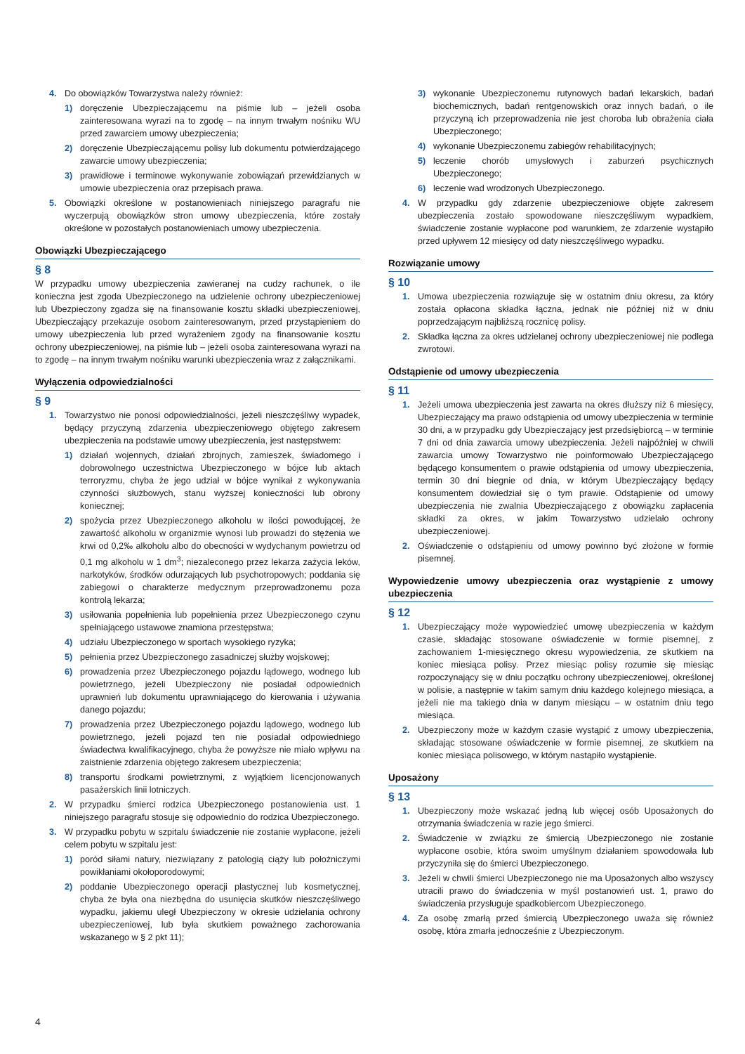4. Do obowiązków Towarzystwa należy również:
1) doręczenie Ubezpieczającemu na piśmie lub – jeżeli osoba zainteresowana wyrazi na to zgodę – na innym trwałym nośniku WU przed zawarciem umowy ubezpieczenia;
2) doręczenie Ubezpieczającemu polisy lub dokumentu potwierdzającego zawarcie umowy ubezpieczenia;
3) prawidłowe i terminowe wykonywanie zobowiązań przewidzianych w umowie ubezpieczenia oraz przepisach prawa.
5. Obowiązki określone w postanowieniach niniejszego paragrafu nie wyczerpują obowiązków stron umowy ubezpieczenia, które zostały określone w pozostałych postanowieniach umowy ubezpieczenia.
Obowiązki Ubezpieczającego
§ 8
W przypadku umowy ubezpieczenia zawieranej na cudzy rachunek, o ile konieczna jest zgoda Ubezpieczonego na udzielenie ochrony ubezpieczeniowej lub Ubezpieczony zgadza się na finansowanie kosztu składki ubezpieczeniowej, Ubezpieczający przekazuje osobom zainteresowanym, przed przystąpieniem do umowy ubezpieczenia lub przed wyrażeniem zgody na finansowanie kosztu ochrony ubezpieczeniowej, na piśmie lub – jeżeli osoba zainteresowana wyrazi na to zgodę – na innym trwałym nośniku warunki ubezpieczenia wraz z załącznikami.
Wyłączenia odpowiedzialności
§ 9
1. Towarzystwo nie ponosi odpowiedzialności, jeżeli nieszczęśliwy wypadek, będący przyczyną zdarzenia ubezpieczeniowego objętego zakresem ubezpieczenia na podstawie umowy ubezpieczenia, jest następstwem:
1) działań wojennych, działań zbrojnych, zamieszek, świadomego i dobrowolnego uczestnictwa Ubezpieczonego w bójce lub aktach terroryzmu, chyba że jego udział w bójce wynikał z wykonywania czynności służbowych, stanu wyższej konieczności lub obrony koniecznej;
2) spożycia przez Ubezpieczonego alkoholu w ilości powodującej, że zawartość alkoholu w organizmie wynosi lub prowadzi do stężenia we krwi od 0,2‰ alkoholu albo do obecności w wydychanym powietrzu od 0,1 mg alkoholu w 1 dm<sup>3</sup>; niezaleconego przez lekarza zażycia leków, narkotyków, środków odurzających lub psychotropowych; poddania się zabiegowi o charakterze medycznym przeprowadzonemu poza kontrolą lekarza;
3) usiłowania popełnienia lub popełnienia przez Ubezpieczonego czynu spełniającego ustawowe znamiona przestępstwa;
4) udziału Ubezpieczonego w sportach wysokiego ryzyka;
5) pełnienia przez Ubezpieczonego zasadniczej służby wojskowej;
6) prowadzenia przez Ubezpieczonego pojazdu lądowego, wodnego lub powietrznego, jeżeli Ubezpieczony nie posiadał odpowiednich uprawnień lub dokumentu uprawniającego do kierowania i używania danego pojazdu;
7) prowadzenia przez Ubezpieczonego pojazdu lądowego, wodnego lub powietrznego, jeżeli pojazd ten nie posiadał odpowiedniego świadectwa kwalifikacyjnego, chyba że powyższe nie miało wpływu na zaistnienie zdarzenia objętego zakresem ubezpieczenia;
8) transportu środkami powietrznymi, z wyjątkiem licencjonowanych pasażerskich linii lotniczych.
2. W przypadku śmierci rodzica Ubezpieczonego postanowienia ust. 1 niniejszego paragrafu stosuje się odpowiednio do rodzica Ubezpieczonego.
3. W przypadku pobytu w szpitalu świadczenie nie zostanie wypłacone, jeżeli celem pobytu w szpitalu jest:
1) poród siłami natury, niezwiązany z patologią ciąży lub położniczymi powikłaniami okołoporodowymi;
2) poddanie Ubezpieczonego operacji plastycznej lub kosmetycznej, chyba że była ona niezbędna do usunięcia skutków nieszczęśliwego wypadku, jakiemu uległ Ubezpieczony w okresie udzielania ochrony ubezpieczeniowej, lub była skutkiem poważnego zachorowania wskazanego w § 2 pkt 11);
3) wykonanie Ubezpieczonemu rutynowych badań lekarskich, badań biochemicznych, badań rentgenowskich oraz innych badań, o ile przyczyną ich przeprowadzenia nie jest choroba lub obrażenia ciała Ubezpieczonego;
4) wykonanie Ubezpieczonemu zabiegów rehabilitacyjnych;
5) leczenie chorób umysłowych i zaburzeń psychicznych Ubezpieczonego;
6) leczenie wad wrodzonych Ubezpieczonego.
4. W przypadku gdy zdarzenie ubezpieczeniowe objęte zakresem ubezpieczenia zostało spowodowane nieszczęśliwym wypadkiem, świadczenie zostanie wypłacone pod warunkiem, że zdarzenie wystąpiło przed upływem 12 miesięcy od daty nieszczęśliwego wypadku.
Rozwiązanie umowy
§ 10
1. Umowa ubezpieczenia rozwiązuje się w ostatnim dniu okresu, za który została opłacona składka łączna, jednak nie później niż w dniu poprzedzającym najbliższą rocznicę polisy.
2. Składka łączna za okres udzielanej ochrony ubezpieczeniowej nie podlega zwrotowi.
Odstąpienie od umowy ubezpieczenia
§ 11
1. Jeżeli umowa ubezpieczenia jest zawarta na okres dłuższy niż 6 miesięcy, Ubezpieczający ma prawo odstąpienia od umowy ubezpieczenia w terminie 30 dni, a w przypadku gdy Ubezpieczający jest przedsiębiorcą – w terminie 7 dni od dnia zawarcia umowy ubezpieczenia. Jeżeli najpóźniej w chwili zawarcia umowy Towarzystwo nie poinformowało Ubezpieczającego będącego konsumentem o prawie odstąpienia od umowy ubezpieczenia, termin 30 dni biegnie od dnia, w którym Ubezpieczający będący konsumentem dowiedział się o tym prawie. Odstąpienie od umowy ubezpieczenia nie zwalnia Ubezpieczającego z obowiązku zapłacenia składki za okres, w jakim Towarzystwo udzielało ochrony ubezpieczeniowej.
2. Oświadczenie o odstąpieniu od umowy powinno być złożone w formie pisemnej.
Wypowiedzenie umowy ubezpieczenia oraz wystąpienie z umowy ubezpieczenia
§ 12
1. Ubezpieczający może wypowiedzieć umowę ubezpieczenia w każdym czasie, składając stosowane oświadczenie w formie pisemnej, z zachowaniem 1-miesięcznego okresu wypowiedzenia, ze skutkiem na koniec miesiąca polisy. Przez miesiąc polisy rozumie się miesiąc rozpoczynający się w dniu początku ochrony ubezpieczeniowej, określonej w polisie, a następnie w takim samym dniu każdego kolejnego miesiąca, a jeżeli nie ma takiego dnia w danym miesiącu – w ostatnim dniu tego miesiąca.
2. Ubezpieczony może w każdym czasie wystąpić z umowy ubezpieczenia, składając stosowane oświadczenie w formie pisemnej, ze skutkiem na koniec miesiąca polisowego, w którym nastąpiło wystąpienie.
Uposażony
§ 13
1. Ubezpieczony może wskazać jedną lub więcej osób Uposażonych do otrzymania świadczenia w razie jego śmierci.
2. Świadczenie w związku ze śmiercią Ubezpieczonego nie zostanie wypłacone osobie, która swoim umyślnym działaniem spowodowała lub przyczyniła się do śmierci Ubezpieczonego.
3. Jeżeli w chwili śmierci Ubezpieczonego nie ma Uposażonych albo wszyscy utracili prawo do świadczenia w myśl postanowień ust. 1, prawo do świadczenia przysługuje spadkobiercom Ubezpieczonego.
4. Za osobę zmarłą przed śmiercią Ubezpieczonego uważa się również osobę, która zmarła jednocześnie z Ubezpieczonym.
4